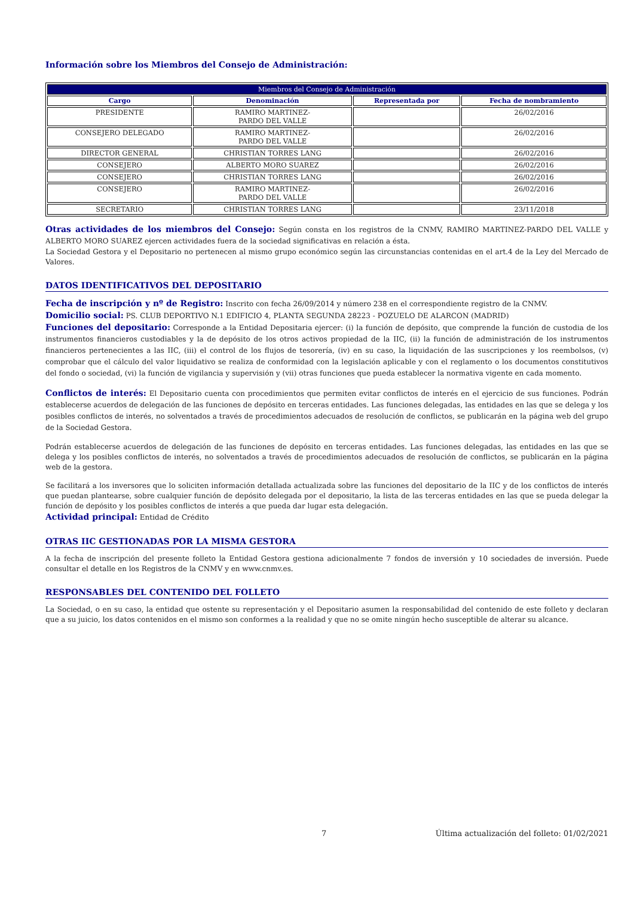Información sobre los Miembros del Consejo de Administración:
| Miembros del Consejo de Administración | | | |
| --- | --- | --- | --- |
| Cargo | Denominación | Representada por | Fecha de nombramiento |
| PRESIDENTE | RAMIRO MARTINEZ- PARDO DEL VALLE | | 26/02/2016 |
| CONSEJERO DELEGADO | RAMIRO MARTINEZ- PARDO DEL VALLE | | 26/02/2016 |
| DIRECTOR GENERAL | CHRISTIAN TORRES LANG | | 26/02/2016 |
| CONSEJERO | ALBERTO MORO SUAREZ | | 26/02/2016 |
| CONSEJERO | CHRISTIAN TORRES LANG | | 26/02/2016 |
| CONSEJERO | RAMIRO MARTINEZ- PARDO DEL VALLE | | 26/02/2016 |
| SECRETARIO | CHRISTIAN TORRES LANG | | 23/11/2018 |
Otras actividades de los miembros del Consejo: Según consta en los registros de la CNMV, RAMIRO MARTINEZ-PARDO DEL VALLE y ALBERTO MORO SUAREZ ejercen actividades fuera de la sociedad significativas en relación a ésta.
La Sociedad Gestora y el Depositario no pertenecen al mismo grupo económico según las circunstancias contenidas en el art.4 de la Ley del Mercado de Valores.
DATOS IDENTIFICATIVOS DEL DEPOSITARIO
Fecha de inscripción y nº de Registro: Inscrito con fecha 26/09/2014 y número 238 en el correspondiente registro de la CNMV.
Domicilio social: PS. CLUB DEPORTIVO N.1 EDIFICIO 4, PLANTA SEGUNDA 28223 - POZUELO DE ALARCON (MADRID)
Funciones del depositario: Corresponde a la Entidad Depositaria ejercer: (i) la función de depósito, que comprende la función de custodia de los instrumentos financieros custodiables y la de depósito de los otros activos propiedad de la IIC, (ii) la función de administración de los instrumentos financieros pertenecientes a las IIC, (iii) el control de los flujos de tesorería, (iv) en su caso, la liquidación de las suscripciones y los reembolsos, (v) comprobar que el cálculo del valor liquidativo se realiza de conformidad con la legislación aplicable y con el reglamento o los documentos constitutivos del fondo o sociedad, (vi) la función de vigilancia y supervisión y (vii) otras funciones que pueda establecer la normativa vigente en cada momento.
Conflictos de interés: El Depositario cuenta con procedimientos que permiten evitar conflictos de interés en el ejercicio de sus funciones. Podrán establecerse acuerdos de delegación de las funciones de depósito en terceras entidades. Las funciones delegadas, las entidades en las que se delega y los posibles conflictos de interés, no solventados a través de procedimientos adecuados de resolución de conflictos, se publicarán en la página web del grupo de la Sociedad Gestora.
Podrán establecerse acuerdos de delegación de las funciones de depósito en terceras entidades. Las funciones delegadas, las entidades en las que se delega y los posibles conflictos de interés, no solventados a través de procedimientos adecuados de resolución de conflictos, se publicarán en la página web de la gestora.
Se facilitará a los inversores que lo soliciten información detallada actualizada sobre las funciones del depositario de la IIC y de los conflictos de interés que puedan plantearse, sobre cualquier función de depósito delegada por el depositario, la lista de las terceras entidades en las que se pueda delegar la función de depósito y los posibles conflictos de interés a que pueda dar lugar esta delegación.
Actividad principal: Entidad de Crédito
OTRAS IIC GESTIONADAS POR LA MISMA GESTORA
A la fecha de inscripción del presente folleto la Entidad Gestora gestiona adicionalmente 7 fondos de inversión y 10 sociedades de inversión. Puede consultar el detalle en los Registros de la CNMV y en www.cnmv.es.
RESPONSABLES DEL CONTENIDO DEL FOLLETO
La Sociedad, o en su caso, la entidad que ostente su representación y el Depositario asumen la responsabilidad del contenido de este folleto y declaran que a su juicio, los datos contenidos en el mismo son conformes a la realidad y que no se omite ningún hecho susceptible de alterar su alcance.
7 Última actualización del folleto: 01/02/2021